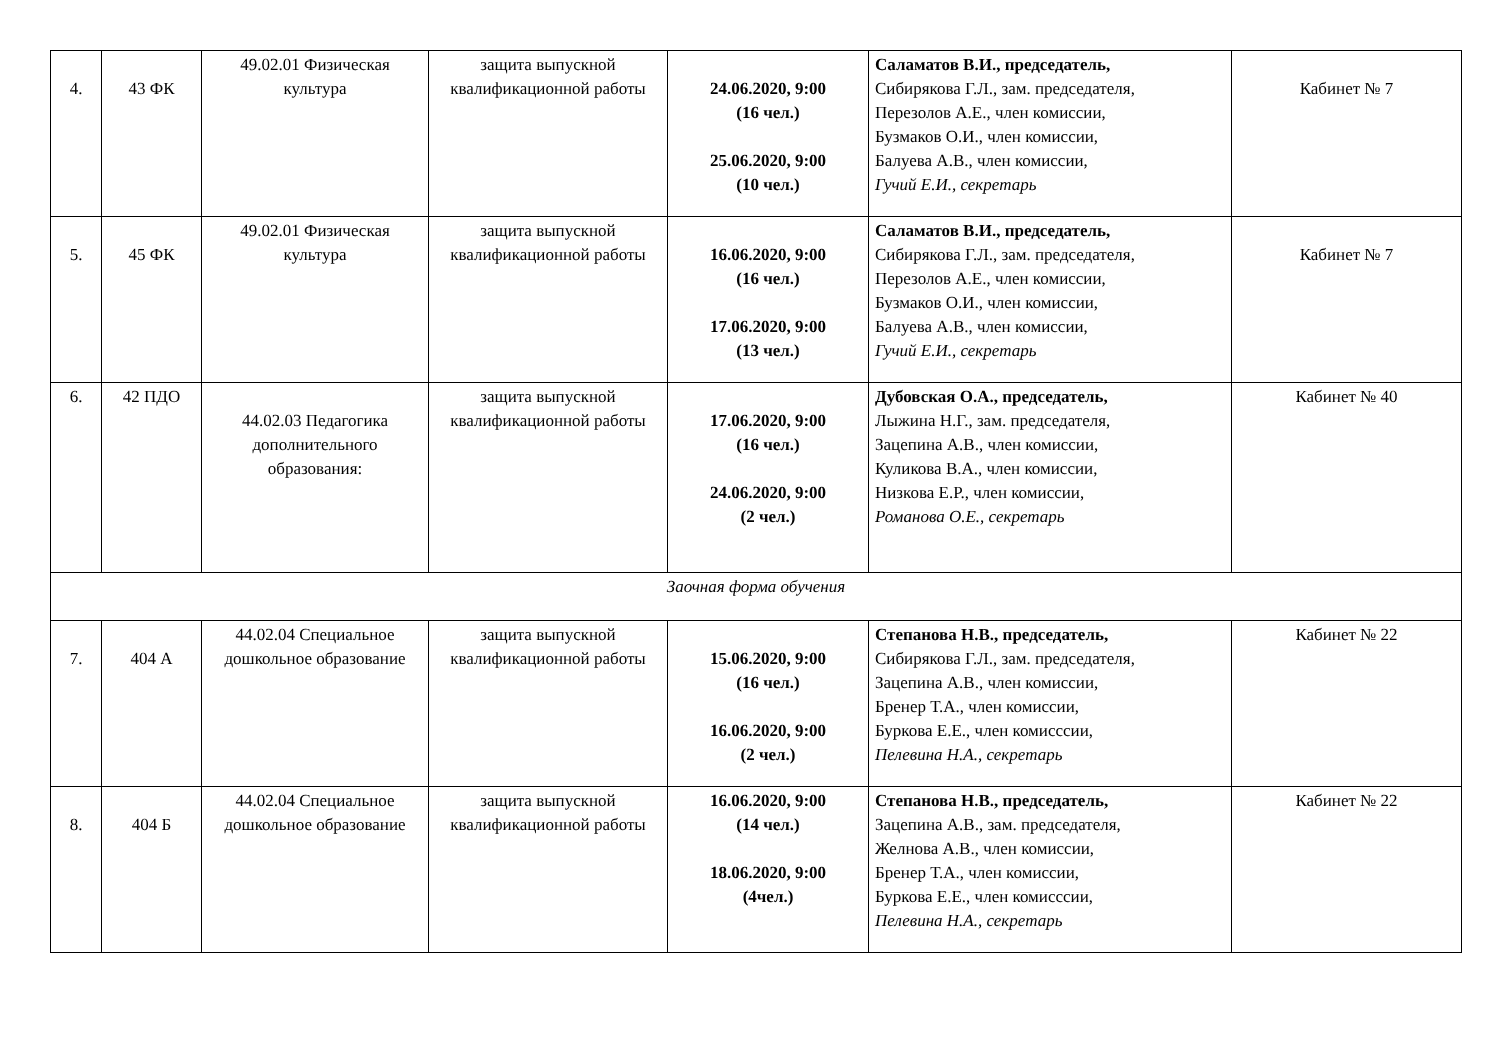| 4. | 43 ФК | 49.02.01 Физическая культура | защита выпускной квалификационной работы | 24.06.2020, 9:00 (16 чел.) 25.06.2020, 9:00 (10 чел.) | Саламатов В.И., председатель, Сибирякова Г.Л., зам. председателя, Перезолов А.Е., член комиссии, Бузмаков О.И., член комиссии, Балуева А.В., член комиссии, Гучий Е.И., секретарь | Кабинет № 7 |
| 5. | 45 ФК | 49.02.01 Физическая культура | защита выпускной квалификационной работы | 16.06.2020, 9:00 (16 чел.) 17.06.2020, 9:00 (13 чел.) | Саламатов В.И., председатель, Сибирякова Г.Л., зам. председателя, Перезолов А.Е., член комиссии, Бузмаков О.И., член комиссии, Балуева А.В., член комиссии, Гучий Е.И., секретарь | Кабинет № 7 |
| 6. | 42 ПДО | 44.02.03 Педагогика дополнительного образования: | защита выпускной квалификационной работы | 17.06.2020, 9:00 (16 чел.) 24.06.2020, 9:00 (2 чел.) | Дубовская О.А., председатель, Лыжина Н.Г., зам. председателя, Зацепина А.В., член комиссии, Куликова В.А., член комиссии, Низкова Е.Р., член комиссии, Романова О.Е., секретарь | Кабинет № 40 |
| Заочная форма обучения | | | | | | |
| 7. | 404 А | 44.02.04 Специальное дошкольное образование | защита выпускной квалификационной работы | 15.06.2020, 9:00 (16 чел.) 16.06.2020, 9:00 (2 чел.) | Степанова Н.В., председатель, Сибирякова Г.Л., зам. председателя, Зацепина А.В., член комиссии, Бренер Т.А., член комиссии, Буркова Е.Е., член комисссии, Пелевина Н.А., секретарь | Кабинет № 22 |
| 8. | 404 Б | 44.02.04 Специальное дошкольное образование | защита выпускной квалификационной работы | 16.06.2020, 9:00 (14 чел.) 18.06.2020, 9:00 (4чел.) | Степанова Н.В., председатель, Зацепина А.В., зам. председателя, Желнова А.В., член комиссии, Бренер Т.А., член комиссии, Буркова Е.Е., член комисссии, Пелевина Н.А., секретарь | Кабинет № 22 |